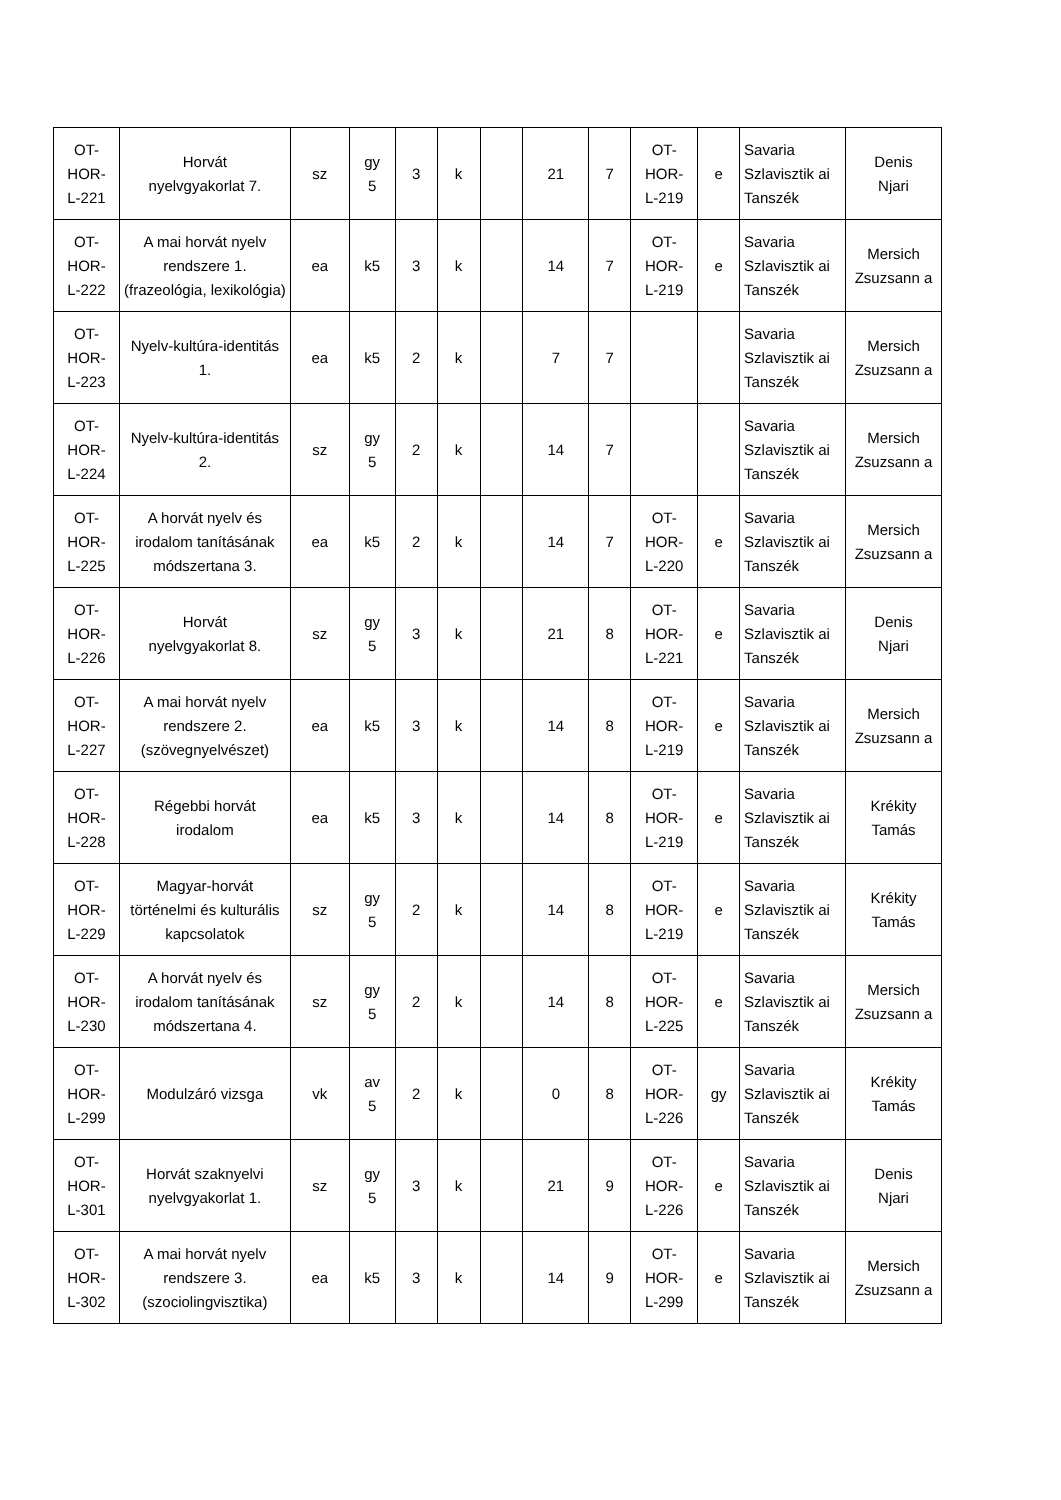| OT- HOR- L-221 | Horvát nyelvgyakorlat 7. | sz | gy 5 | 3 | k | | 21 | 7 | OT- HOR- L-219 | e | Savaria Szlavisztik ai Tanszék | Denis Njari |
| OT- HOR- L-222 | A mai horvát nyelv rendszere 1. (frazeológia, lexikológia) | ea | k5 | 3 | k | | 14 | 7 | OT- HOR- L-219 | e | Savaria Szlavisztik ai Tanszék | Mersich Zsuzsann a |
| OT- HOR- L-223 | Nyelv-kultúra-identitás 1. | ea | k5 | 2 | k | | 7 | 7 | | | Savaria Szlavisztik ai Tanszék | Mersich Zsuzsann a |
| OT- HOR- L-224 | Nyelv-kultúra-identitás 2. | sz | gy 5 | 2 | k | | 14 | 7 | | | Savaria Szlavisztik ai Tanszék | Mersich Zsuzsann a |
| OT- HOR- L-225 | A horvát nyelv és irodalom tanításának módszertana 3. | ea | k5 | 2 | k | | 14 | 7 | OT- HOR- L-220 | e | Savaria Szlavisztik ai Tanszék | Mersich Zsuzsann a |
| OT- HOR- L-226 | Horvát nyelvgyakorlat 8. | sz | gy 5 | 3 | k | | 21 | 8 | OT- HOR- L-221 | e | Savaria Szlavisztik ai Tanszék | Denis Njari |
| OT- HOR- L-227 | A mai horvát nyelv rendszere 2. (szövegnyelvészet) | ea | k5 | 3 | k | | 14 | 8 | OT- HOR- L-219 | e | Savaria Szlavisztik ai Tanszék | Mersich Zsuzsann a |
| OT- HOR- L-228 | Régebbi horvát irodalom | ea | k5 | 3 | k | | 14 | 8 | OT- HOR- L-219 | e | Savaria Szlavisztik ai Tanszék | Krékity Tamás |
| OT- HOR- L-229 | Magyar-horvát történelmi és kulturális kapcsolatok | sz | gy 5 | 2 | k | | 14 | 8 | OT- HOR- L-219 | e | Savaria Szlavisztik ai Tanszék | Krékity Tamás |
| OT- HOR- L-230 | A horvát nyelv és irodalom tanításának módszertana 4. | sz | gy 5 | 2 | k | | 14 | 8 | OT- HOR- L-225 | e | Savaria Szlavisztik ai Tanszék | Mersich Zsuzsann a |
| OT- HOR- L-299 | Modulzáró vizsga | vk | av 5 | 2 | k | | 0 | 8 | OT- HOR- L-226 | gy | Savaria Szlavisztik ai Tanszék | Krékity Tamás |
| OT- HOR- L-301 | Horvát szaknyelvi nyelvgyakorlat 1. | sz | gy 5 | 3 | k | | 21 | 9 | OT- HOR- L-226 | e | Savaria Szlavisztik ai Tanszék | Denis Njari |
| OT- HOR- L-302 | A mai horvát nyelv rendszere 3. (szociolingvisztika) | ea | k5 | 3 | k | | 14 | 9 | OT- HOR- L-299 | e | Savaria Szlavisztik ai Tanszék | Mersich Zsuzsann a |